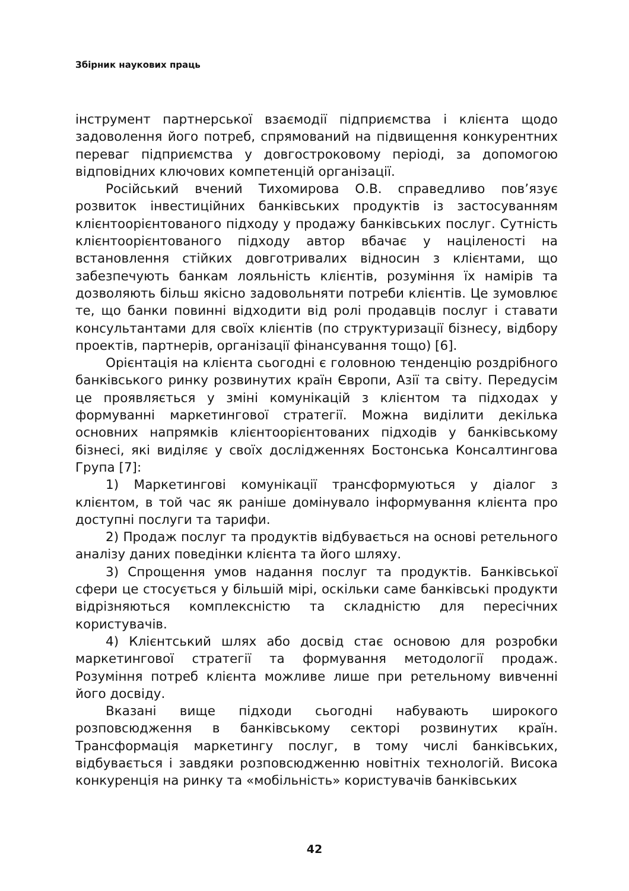Збірник наукових праць
інструмент партнерської взаємодії підприємства і клієнта щодо задоволення його потреб, спрямований на підвищення конкурентних переваг підприємства у довгостроковому періоді, за допомогою відповідних ключових компетенцій організації.
Російський вчений Тихомирова О.В. справедливо пов’язує розвиток інвестиційних банківських продуктів із застосуванням клієнтоорієнтованого підходу у продажу банківських послуг. Сутність клієнтоорієнтованого підходу автор вбачає у націленості на встановлення стійких довготривалих відносин з клієнтами, що забезпечують банкам лояльність клієнтів, розуміння їх намірів та дозволяють більш якісно задовольняти потреби клієнтів. Це зумовлює те, що банки повинні відходити від ролі продавців послуг і ставати консультантами для своїх клієнтів (по структуризації бізнесу, відбору проектів, партнерів, організації фінансування тощо) [6].
Орієнтація на клієнта сьогодні є головною тенденцію роздрібного банківського ринку розвинутих країн Європи, Азії та світу. Передусім це проявляється у зміні комунікацій з клієнтом та підходах у формуванні маркетингової стратегії. Можна виділити декілька основних напрямків клієнтоорієнтованих підходів у банківському бізнесі, які виділяє у своїх дослідженнях Бостонська Консалтингова Група [7]:
1) Маркетингові комунікації трансформуються у діалог з клієнтом, в той час як раніше домінувало інформування клієнта про доступні послуги та тарифи.
2) Продаж послуг та продуктів відбувається на основі ретельного аналізу даних поведінки клієнта та його шляху.
3) Спрощення умов надання послуг та продуктів. Банківської сфери це стосується у більшій мірі, оскільки саме банківські продукти відрізняються комплексністю та складністю для пересічних користувачів.
4) Клієнтський шлях або досвід стає основою для розробки маркетингової стратегії та формування методології продаж. Розуміння потреб клієнта можливе лише при ретельному вивченні його досвіду.
Вказані вище підходи сьогодні набувають широкого розповсюдження в банківському секторі розвинутих країн. Трансформація маркетингу послуг, в тому числі банківських, відбувається і завдяки розповсюдженню новітніх технологій. Висока конкуренція на ринку та «мобільність» користувачів банківських
42